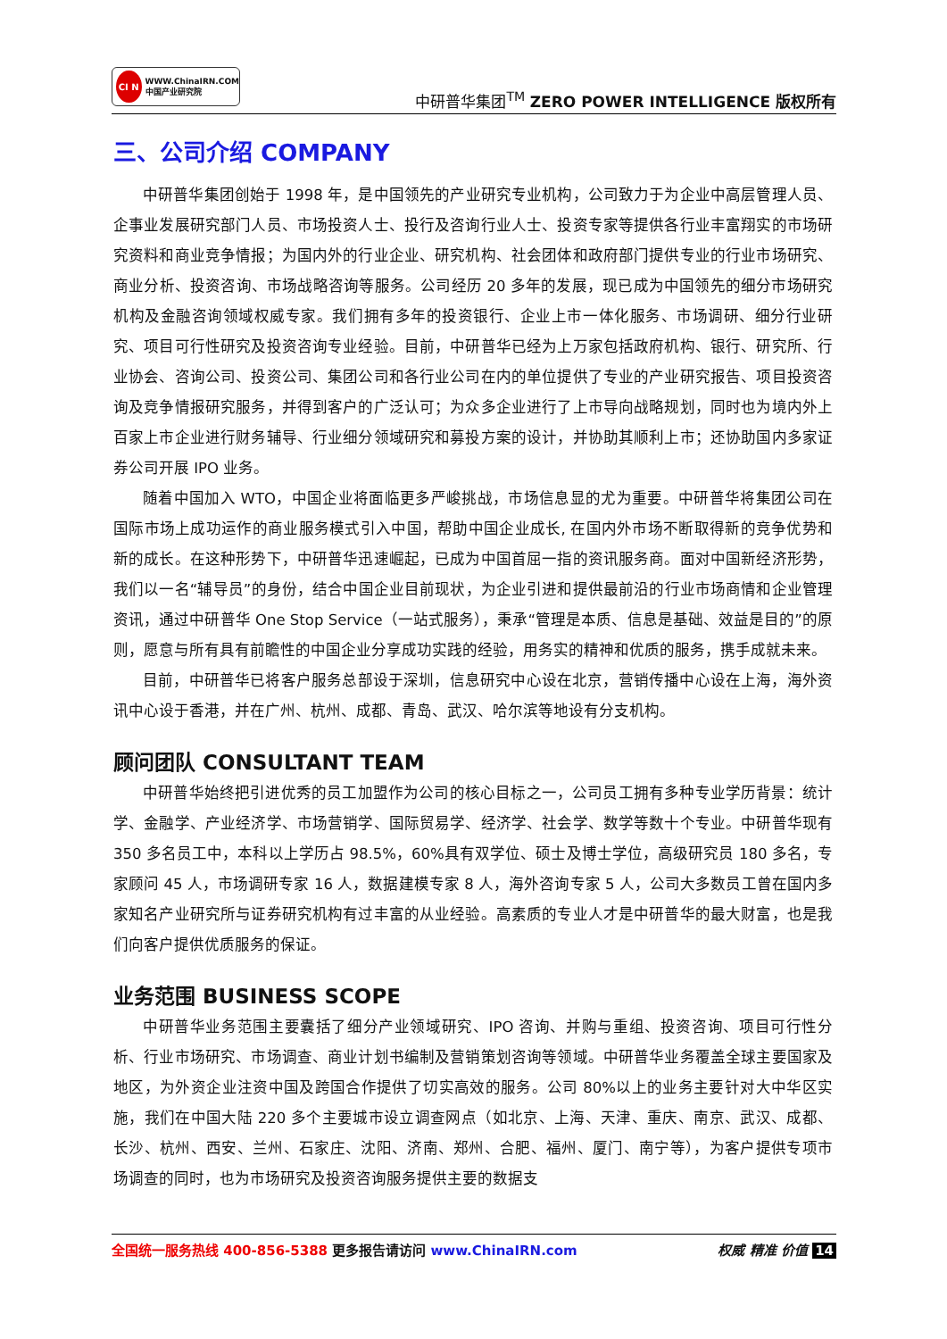CI N
WWW.ChinaIRN.COM
中国产业研究院
中研普华集团<sup>TM</sup> ZERO POWER INTELLIGENCE 版权所有
三、公司介绍 COMPANY
中研普华集团创始于 1998 年，是中国领先的产业研究专业机构，公司致力于为企业中高层管理人员、企事业发展研究部门人员、市场投资人士、投行及咨询行业人士、投资专家等提供各行业丰富翔实的市场研究资料和商业竞争情报；为国内外的行业企业、研究机构、社会团体和政府部门提供专业的行业市场研究、商业分析、投资咨询、市场战略咨询等服务。公司经历 20 多年的发展，现已成为中国领先的细分市场研究机构及金融咨询领域权威专家。我们拥有多年的投资银行、企业上市一体化服务、市场调研、细分行业研究、项目可行性研究及投资咨询专业经验。目前，中研普华已经为上万家包括政府机构、银行、研究所、行业协会、咨询公司、投资公司、集团公司和各行业公司在内的单位提供了专业的产业研究报告、项目投资咨询及竞争情报研究服务，并得到客户的广泛认可；为众多企业进行了上市导向战略规划，同时也为境内外上百家上市企业进行财务辅导、行业细分领域研究和募投方案的设计，并协助其顺利上市；还协助国内多家证券公司开展 IPO 业务。
随着中国加入 WTO，中国企业将面临更多严峻挑战，市场信息显的尤为重要。中研普华将集团公司在国际市场上成功运作的商业服务模式引入中国，帮助中国企业成长, 在国内外市场不断取得新的竞争优势和新的成长。在这种形势下，中研普华迅速崛起，已成为中国首屈一指的资讯服务商。面对中国新经济形势，我们以一名“辅导员”的身份，结合中国企业目前现状，为企业引进和提供最前沿的行业市场商情和企业管理资讯，通过中研普华 One Stop Service（一站式服务），秉承“管理是本质、信息是基础、效益是目的”的原则，愿意与所有具有前瞻性的中国企业分享成功实践的经验，用务实的精神和优质的服务，携手成就未来。
目前，中研普华已将客户服务总部设于深圳，信息研究中心设在北京，营销传播中心设在上海，海外资讯中心设于香港，并在广州、杭州、成都、青岛、武汉、哈尔滨等地设有分支机构。
顾问团队 CONSULTANT TEAM
中研普华始终把引进优秀的员工加盟作为公司的核心目标之一，公司员工拥有多种专业学历背景：统计学、金融学、产业经济学、市场营销学、国际贸易学、经济学、社会学、数学等数十个专业。中研普华现有 350 多名员工中，本科以上学历占 98.5%，60%具有双学位、硕士及博士学位，高级研究员 180 多名，专家顾问 45 人，市场调研专家 16 人，数据建模专家 8 人，海外咨询专家 5 人，公司大多数员工曾在国内多家知名产业研究所与证券研究机构有过丰富的从业经验。高素质的专业人才是中研普华的最大财富，也是我们向客户提供优质服务的保证。
业务范围 BUSINESS SCOPE
中研普华业务范围主要囊括了细分产业领域研究、IPO 咨询、并购与重组、投资咨询、项目可行性分析、行业市场研究、市场调查、商业计划书编制及营销策划咨询等领域。中研普华业务覆盖全球主要国家及地区，为外资企业注资中国及跨国合作提供了切实高效的服务。公司 80%以上的业务主要针对大中华区实施，我们在中国大陆 220 多个主要城市设立调查网点（如北京、上海、天津、重庆、南京、武汉、成都、长沙、杭州、西安、兰州、石家庄、沈阳、济南、郑州、合肥、福州、厦门、南宁等），为客户提供专项市场调查的同时，也为市场研究及投资咨询服务提供主要的数据支
全国统一服务热线 400-856-5388 更多报告请访问 www.ChinaIRN.com
权威 精准 价值 14